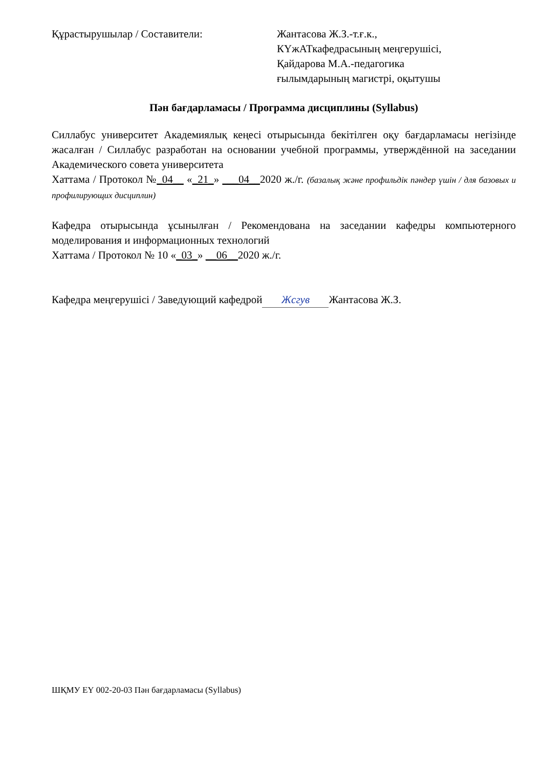Құрастырушылар / Составители: Жантасова Ж.З.-т.ғ.к.,
КҮжАТкафедрасының меңгерушісі,
Қайдарова М.А.-педагогика
ғылымдарының магистрі, оқытушы
Пән бағдарламасы / Программа дисциплины (Syllabus)
Силлабус университет Академиялық кеңесі отырысында бекітілген оқу бағдарламасы негізінде жасалған / Силлабус разработан на основании учебной программы, утверждённой на заседании Академического совета университета
Хаттама / Протокол №_04__ «_21_» ___04__2020 ж./г. (базалық және профильдік пәндер үшін / для базовых и профилирующих дисциплин)
Кафедра отырысында ұсынылған / Рекомендована на заседании кафедры компьютерного моделирования и информационных технологий
Хаттама / Протокол № 10 «_03_» __06__2020 ж./г.
Кафедра меңгерушісі / Заведующий кафедрой Жсгув Жантасова Ж.З.
ШҚМУ ЕҮ 002-20-03 Пән бағдарламасы (Syllabus)